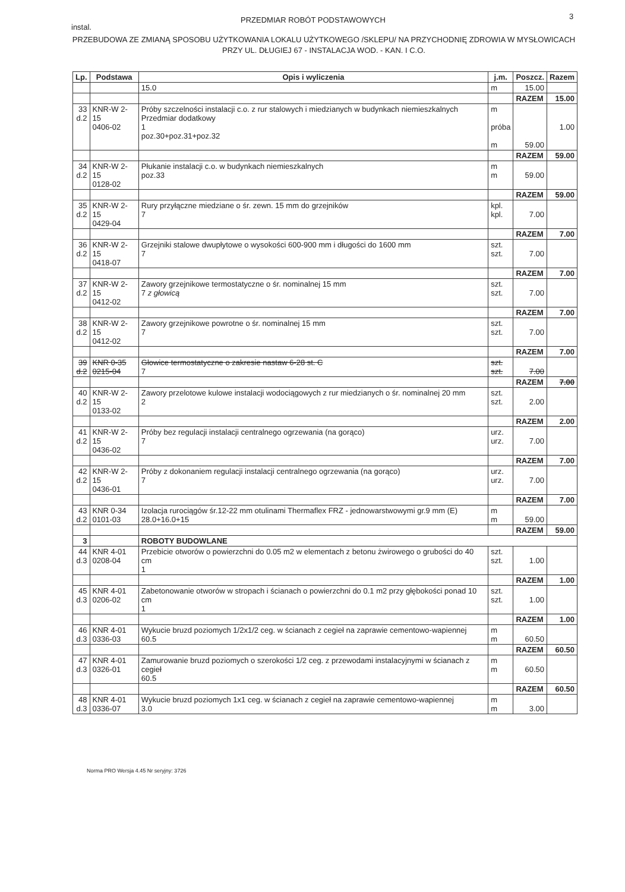instal.
PRZEDMIAR ROBÓT PODSTAWOWYCH 3
PRZEBUDOWA ZE ZMIANĄ SPOSOBU UŻYTKOWANIA LOKALU UŻYTKOWEGO /SKLEPU/ NA PRZYCHODNIĘ ZDROWIA W MYSŁOWICACH PRZY UL. DŁUGIEJ 67 - INSTALACJA WOD. - KAN. I C.O.
| Lp. | Podstawa | Opis i wyliczenia | j.m. | Poszcz. | Razem |
| --- | --- | --- | --- | --- | --- |
| | | 15.0 | m | 15.00 | |
| | | | | RAZEM | 15.00 |
| 33 d.2 | KNR-W 2-15 0406-02 | Próby szczelności instalacji c.o. z rur stalowych i miedzianych w budynkach niemieszkalnych Przedmiar dodatkowy 1 poz.30+poz.31+poz.32 | m próba m | 59.00 | 1.00 |
| | | | | RAZEM | 59.00 |
| 34 d.2 | KNR-W 2-15 0128-02 | Płukanie instalacji c.o. w budynkach niemieszkalnych poz.33 | m m | 59.00 | |
| | | | | RAZEM | 59.00 |
| 35 d.2 | KNR-W 2-15 0429-04 | Rury przyłączne miedziane o śr. zewn. 15 mm do grzejników 7 | kpl. kpl. | 7.00 | |
| | | | | RAZEM | 7.00 |
| 36 d.2 | KNR-W 2-15 0418-07 | Grzejniki stalowe dwupłytowe o wysokości 600-900 mm i długości do 1600 mm 7 | szt. szt. | 7.00 | |
| | | | | RAZEM | 7.00 |
| 37 d.2 | KNR-W 2-15 0412-02 | Zawory grzejnikowe termostatyczne o śr. nominalnej 15 mm 7 z głowicą | szt. szt. | 7.00 | |
| | | | | RAZEM | 7.00 |
| 38 d.2 | KNR-W 2-15 0412-02 | Zawory grzejnikowe powrotne o śr. nominalnej 15 mm 7 | szt. szt. | 7.00 | |
| | | | | RAZEM | 7.00 |
| 39 d.2 | KNR 0-35 0215-04 | Głowice termostatyczne o zakresie nastaw 6-28 st. C 7 | szt. szt. | 7.00 | |
| | | | | RAZEM | 7.00 |
| 40 d.2 | KNR-W 2-15 0133-02 | Zawory przelotowe kulowe instalacji wodociągowych z rur miedzianych o śr. nominalnej 20 mm 2 | szt. szt. | 2.00 | |
| | | | | RAZEM | 2.00 |
| 41 d.2 | KNR-W 2-15 0436-02 | Próby bez regulacji instalacji centralnego ogrzewania (na gorąco) 7 | urz. urz. | 7.00 | |
| | | | | RAZEM | 7.00 |
| 42 d.2 | KNR-W 2-15 0436-01 | Próby z dokonaniem regulacji instalacji centralnego ogrzewania (na gorąco) 7 | urz. urz. | 7.00 | |
| | | | | RAZEM | 7.00 |
| 43 d.2 | KNR 0-34 0101-03 | Izolacja rurociągów śr.12-22 mm otulinami Thermaflex FRZ - jednowarstwowymi gr.9 mm (E) 28.0+16.0+15 | m m | 59.00 | |
| | | | | RAZEM | 59.00 |
| 3 | | ROBOTY BUDOWLANE | | | |
| 44 d.3 | KNR 4-01 0208-04 | Przebicie otworów o powierzchni do 0.05 m2 w elementach z betonu żwirowego o grubości do 40 cm 1 | szt. szt. | 1.00 | |
| | | | | RAZEM | 1.00 |
| 45 d.3 | KNR 4-01 0206-02 | Zabetonowanie otworów w stropach i ścianach o powierzchni do 0.1 m2 przy głębokości ponad 10 cm 1 | szt. szt. | 1.00 | |
| | | | | RAZEM | 1.00 |
| 46 d.3 | KNR 4-01 0336-03 | Wykucie bruzd poziomych 1/2x1/2 ceg. w ścianach z cegieł na zaprawie cementowo-wapiennej 60.5 | m m | 60.50 | |
| | | | | RAZEM | 60.50 |
| 47 d.3 | KNR 4-01 0326-01 | Zamurowanie bruzd poziomych o szerokości 1/2 ceg. z przewodami instalacyjnymi w ścianach z cegieł 60.5 | m m | 60.50 | |
| | | | | RAZEM | 60.50 |
| 48 d.3 | KNR 4-01 0336-07 | Wykucie bruzd poziomych 1x1 ceg. w ścianach z cegieł na zaprawie cementowo-wapiennej 3.0 | m m | 3.00 | |
Norma PRO Wersja 4.45 Nr seryjny: 3726